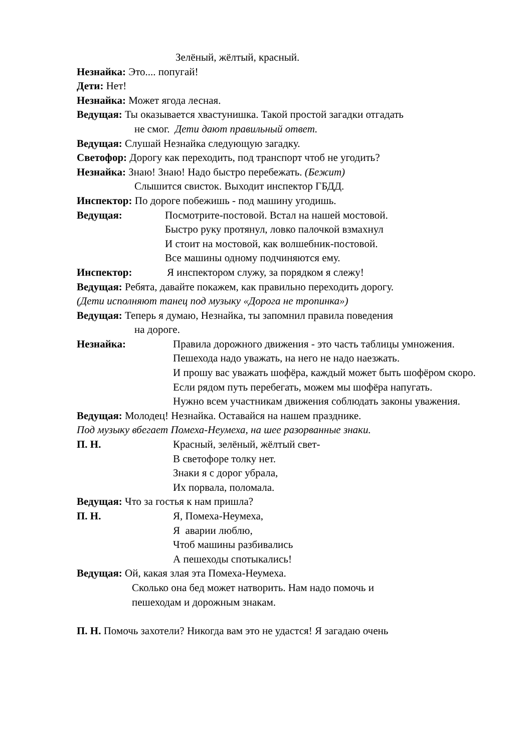Зелёный, жёлтый, красный.
Незнайка: Это.... попугай!
Дети: Нет!
Незнайка: Может ягода лесная.
Ведущая: Ты оказывается хвастунишка. Такой простой загадки отгадать
не смог. Дети дают правильный ответ.
Ведущая: Слушай Незнайка следующую загадку.
Светофор: Дорогу как переходить, под транспорт чтоб не угодить?
Незнайка: Знаю! Знаю! Надо быстро перебежать. (Бежит)
Слышится свисток. Выходит инспектор ГБДД.
Инспектор: По дороге побежишь - под машину угодишь.
Ведущая: Посмотрите-постовой. Встал на нашей мостовой.
Быстро руку протянул, ловко палочкой взмахнул
И стоит на мостовой, как волшебник-постовой.
Все машины одному подчиняются ему.
Инспектор: Я инспектором служу, за порядком я слежу!
Ведущая: Ребята, давайте покажем, как правильно переходить дорогу.
(Дети исполняют танец под музыку «Дорога не тропинка»)
Ведущая: Теперь я думаю, Незнайка, ты запомнил правила поведения
на дороге.
Незнайка: Правила дорожного движения - это часть таблицы умножения.
Пешехода надо уважать, на него не надо наезжать.
И прошу вас уважать шофёра, каждый может быть шофёром скоро.
Если рядом путь перебегать, можем мы шофёра напугать.
Нужно всем участникам движения соблюдать законы уважения.
Ведущая: Молодец! Незнайка. Оставайся на нашем празднике.
Под музыку вбегает Помеха-Неумеха, на шее разорванные знаки.
П. Н. Красный, зелёный, жёлтый свет-
В светофоре толку нет.
Знаки я с дорог убрала,
Их порвала, поломала.
Ведущая: Что за гостья к нам пришла?
П. Н. Я, Помеха-Неумеха,
Я аварии люблю,
Чтоб машины разбивались
А пешеходы спотыкались!
Ведущая: Ой, какая злая эта Помеха-Неумеха.
Сколько она бед может натворить. Нам надо помочь и
пешеходам и дорожным знакам.
П. Н. Помочь захотели? Никогда вам это не удастся! Я загадаю очень